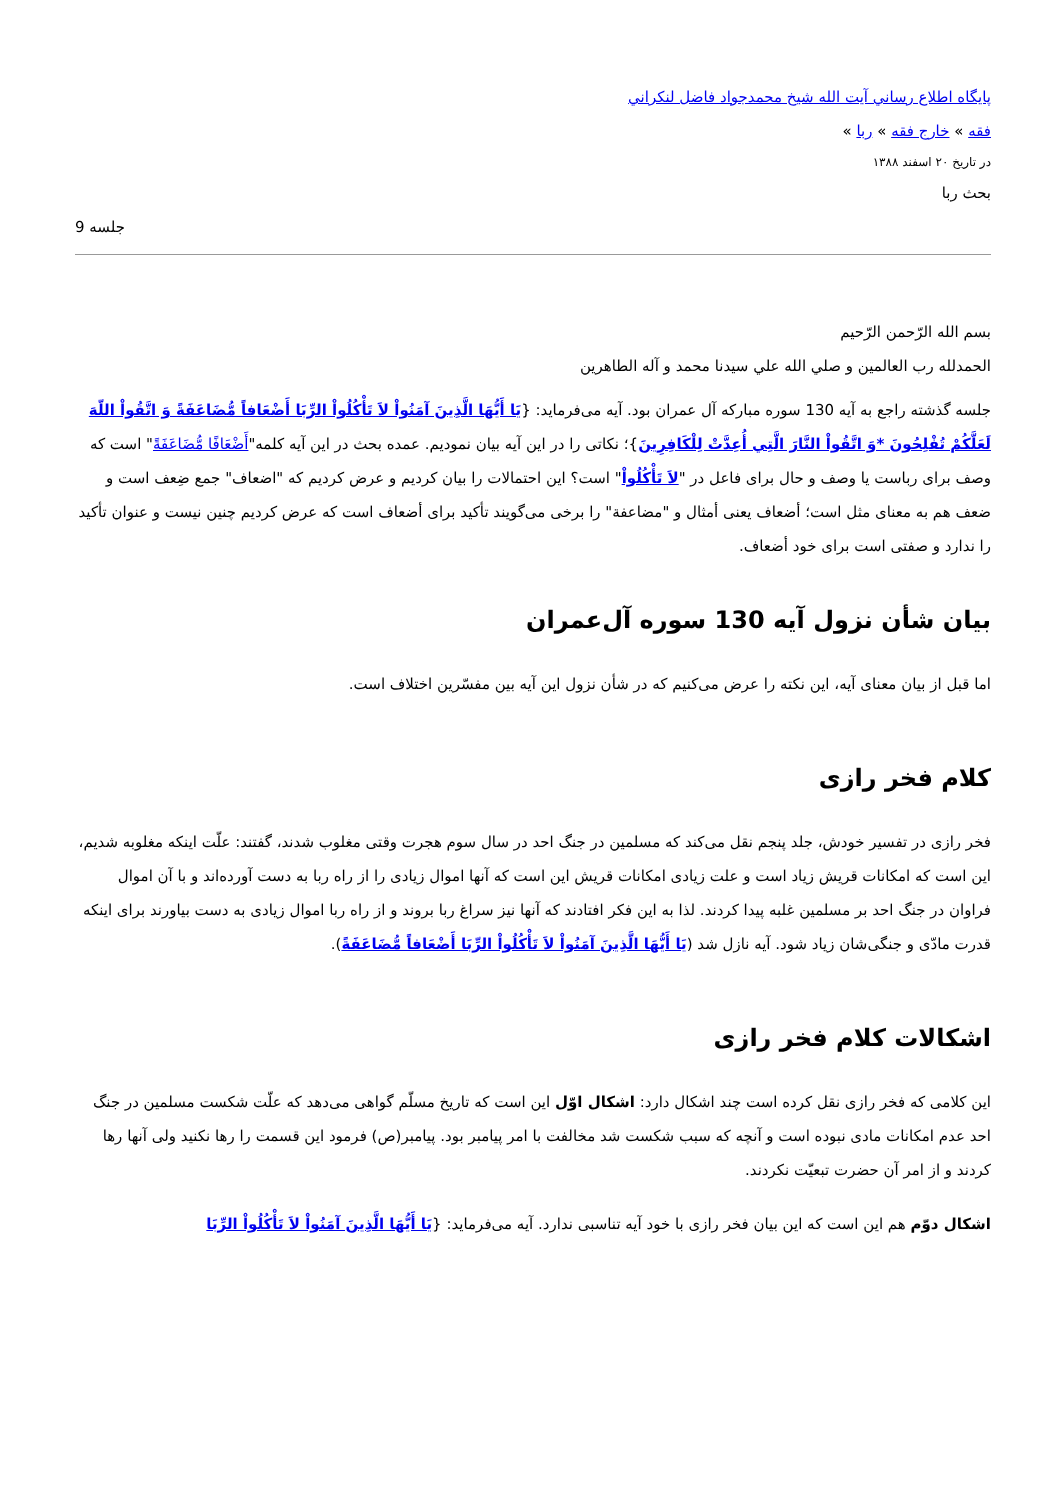پايگاه اطلاع رساني آيت الله شيخ محمدجواد فاضل لنكراني
فقه » خارج فقه » ربا »
در تاریخ ۲۰ اسفند ۱۳۸۸
بحث ربا
جلسه 9
بسم الله الرّحمن الرّحيم
الحمدلله رب العالمين و صلي الله علي سيدنا محمد و آله الطاهرين
جلسه گذشته راجع به آیه 130 سوره مبارکه آل عمران بود. آیه می‌فرماید: {يَا أَيُّهَا الَّذِينَ آمَنُواْ لاَ تَأْكُلُواْ الرِّبَا أَضْعَافاً مُّضَاعَفَةً وَ اتَّقُواْ اللّهَ لَعَلَّكُمْ تُفْلِحُونَ *وَ اتَّقُواْ النَّارَ الَّتِي أُعِدَّتْ لِلْكَافِرِينَ}؛ نکاتی را در این آیه بیان نمودیم. عمده بحث در این آیه کلمه"أَضْعَافًا مُّضَاعَفَةً" است که وصف برای رباست یا وصف و حال برای فاعل در "لاَ تَأْكُلُواْ" است؟ این احتمالات را بیان کردیم و عرض کردیم که "اضعاف" جمع ضِعف است و ضعف هم به معنای مثل است؛ أضعاف یعنی أمثال و "مضاعفة" را برخی می‌گویند تأکید برای أضعاف است که عرض کردیم چنین نیست و عنوان تأکید را ندارد و صفتی است برای خود أضعاف.
بیان شأن نزول آیه 130 سوره آل‌عمران
اما قبل از بیان معنای آیه، این نکته را عرض می‌کنیم که در شأن نزول این آیه بین مفسّرین اختلاف است.
کلام فخر رازی
فخر رازی در تفسیر خودش، جلد پنجم نقل می‌کند که مسلمین در جنگ احد در سال سوم هجرت وقتی مغلوب شدند، گفتند: علّت اینکه مغلوبه شدیم، این است که امکانات قریش زیاد است و علت زیادی امکانات قریش این است که آنها اموال زیادی را از راه ربا به دست آورده‌اند و با آن اموال فراوان در جنگ احد بر مسلمین غلبه پیدا کردند. لذا به این فکر افتادند که آنها نیز سراغ ربا بروند و از راه ربا اموال زیادی به دست بیاورند برای اینکه قدرت مادّی و جنگی‌شان زیاد شود. آیه نازل شد (يَا أَيُّهَا الَّذِينَ آمَنُواْ لاَ تَأْكُلُواْ الرِّبَا أَضْعَافاً مُّضَاعَفَةً).
اشکالات کلام فخر رازی
این کلامی که فخر رازی نقل کرده است چند اشکال دارد: اشکال اوّل این است که تاریخ مسلّم گواهی می‌دهد که علّت شکست مسلمین در جنگ احد عدم امکانات مادی نبوده است و آنچه که سبب شکست شد مخالفت با امر پیامبر بود. پیامبر(ص) فرمود این قسمت را رها نکنید ولی آنها رها کردند و از امر آن حضرت تبعیّت نکردند.
اشکال دوّم هم این است که این بیان فخر رازی با خود آیه تناسبی ندارد. آیه می‌فرماید: {يَا أَيُّهَا الَّذِينَ آمَنُواْ لاَ تَأْكُلُواْ الرِّبَا